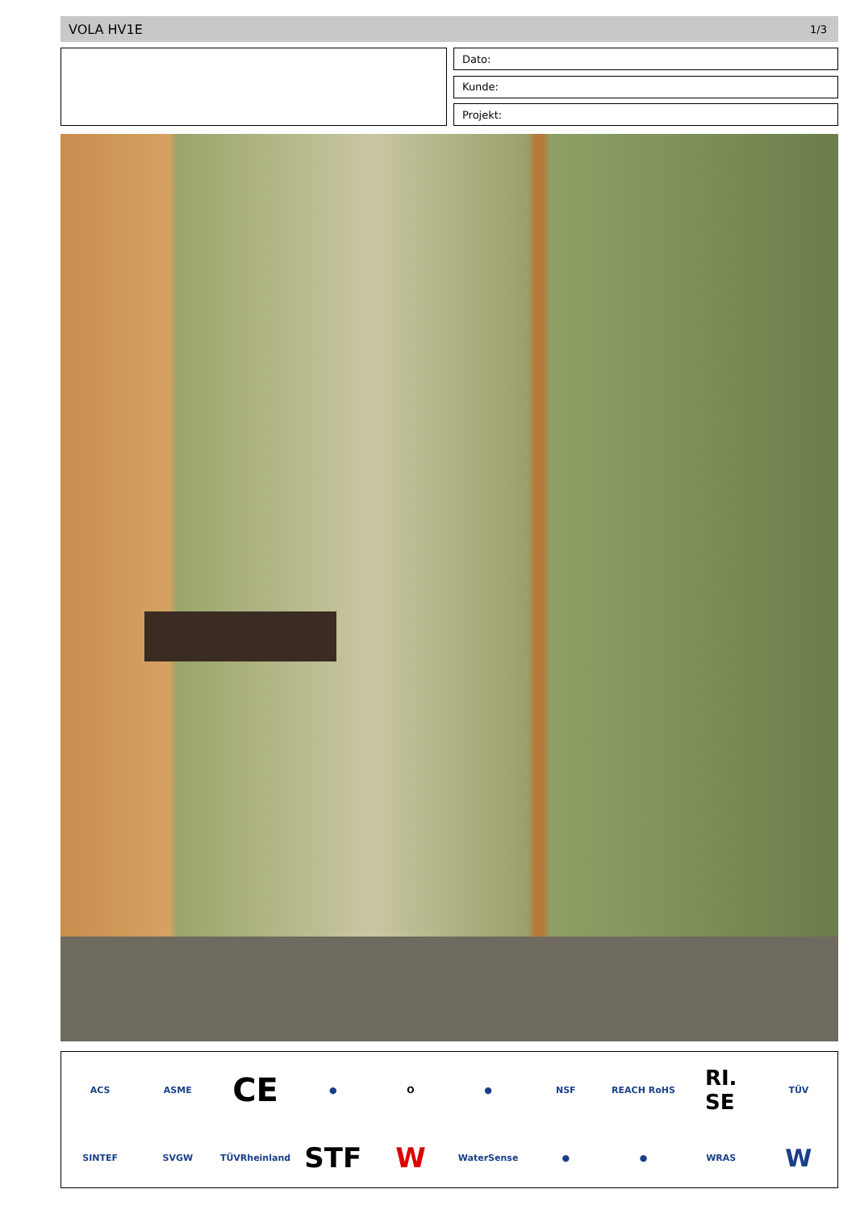VOLA HV1E 1/3
Dato:
Kunde:
Projekt:
ACS
ASME
CE
●
O
●
NSF
REACH RoHS
RI.
SE
TÜV
SINTEF
SVGW
TÜVRheinland
STF
W
WaterSense
●
●
WRAS
W